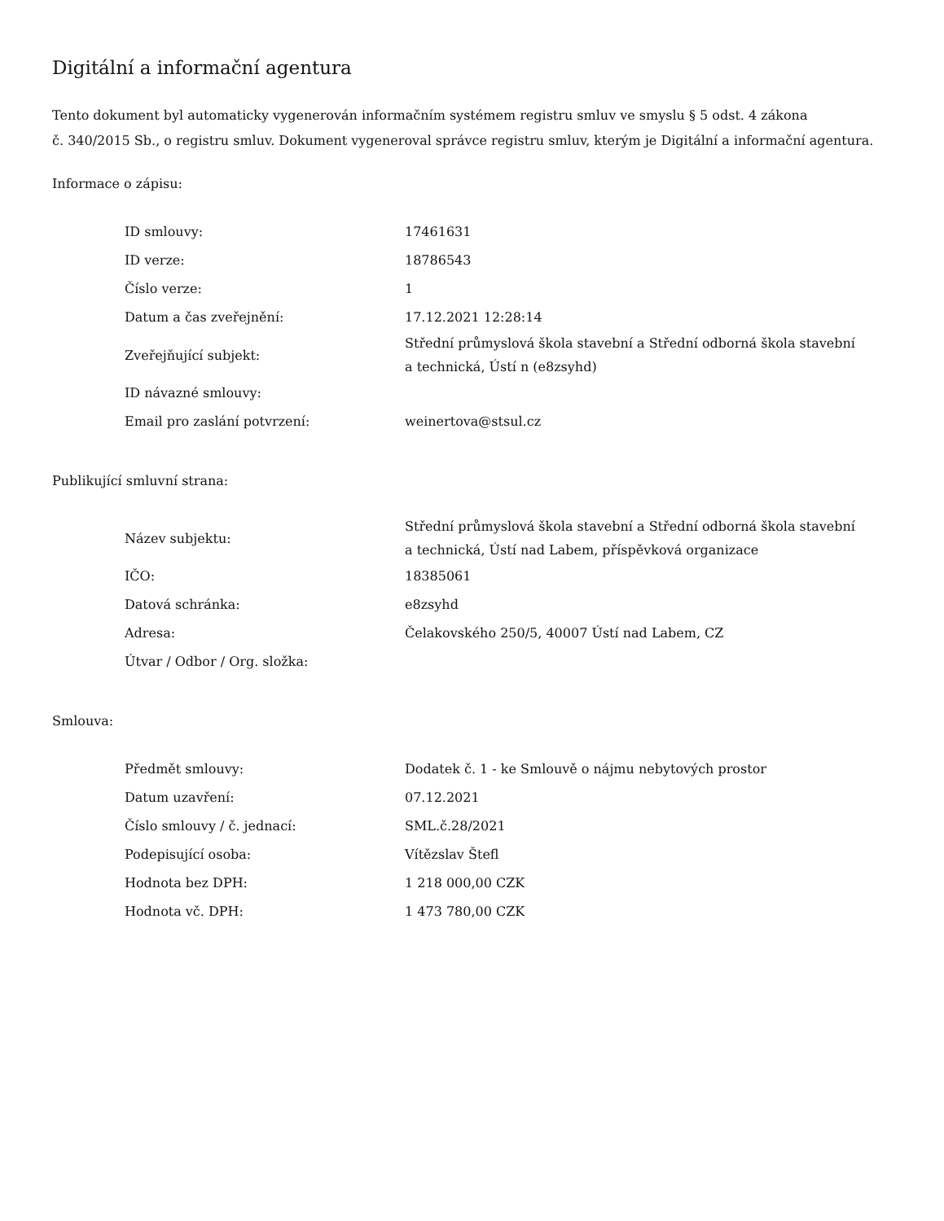Digitální a informační agentura
Tento dokument byl automaticky vygenerován informačním systémem registru smluv ve smyslu § 5 odst. 4 zákona
č. 340/2015 Sb., o registru smluv. Dokument vygeneroval správce registru smluv, kterým je Digitální a informační agentura.
Informace o zápisu:
| ID smlouvy: | 17461631 |
| ID verze: | 18786543 |
| Číslo verze: | 1 |
| Datum a čas zveřejnění: | 17.12.2021 12:28:14 |
| Zveřejňující subjekt: | Střední průmyslová škola stavební a Střední odborná škola stavební a technická, Ústí n (e8zsyhd) |
| ID návazné smlouvy: | |
| Email pro zaslání potvrzení: | weinertova@stsul.cz |
Publikující smluvní strana:
| Název subjektu: | Střední průmyslová škola stavební a Střední odborná škola stavební a technická, Ústí nad Labem, příspěvková organizace |
| IČO: | 18385061 |
| Datová schránka: | e8zsyhd |
| Adresa: | Čelakovského 250/5, 40007 Ústí nad Labem, CZ |
| Útvar / Odbor / Org. složka: | |
Smlouva:
| Předmět smlouvy: | Dodatek č. 1 - ke Smlouvě o nájmu nebytových prostor |
| Datum uzavření: | 07.12.2021 |
| Číslo smlouvy / č. jednací: | SML.č.28/2021 |
| Podepisující osoba: | Vítězslav Štefl |
| Hodnota bez DPH: | 1 218 000,00 CZK |
| Hodnota vč. DPH: | 1 473 780,00 CZK |